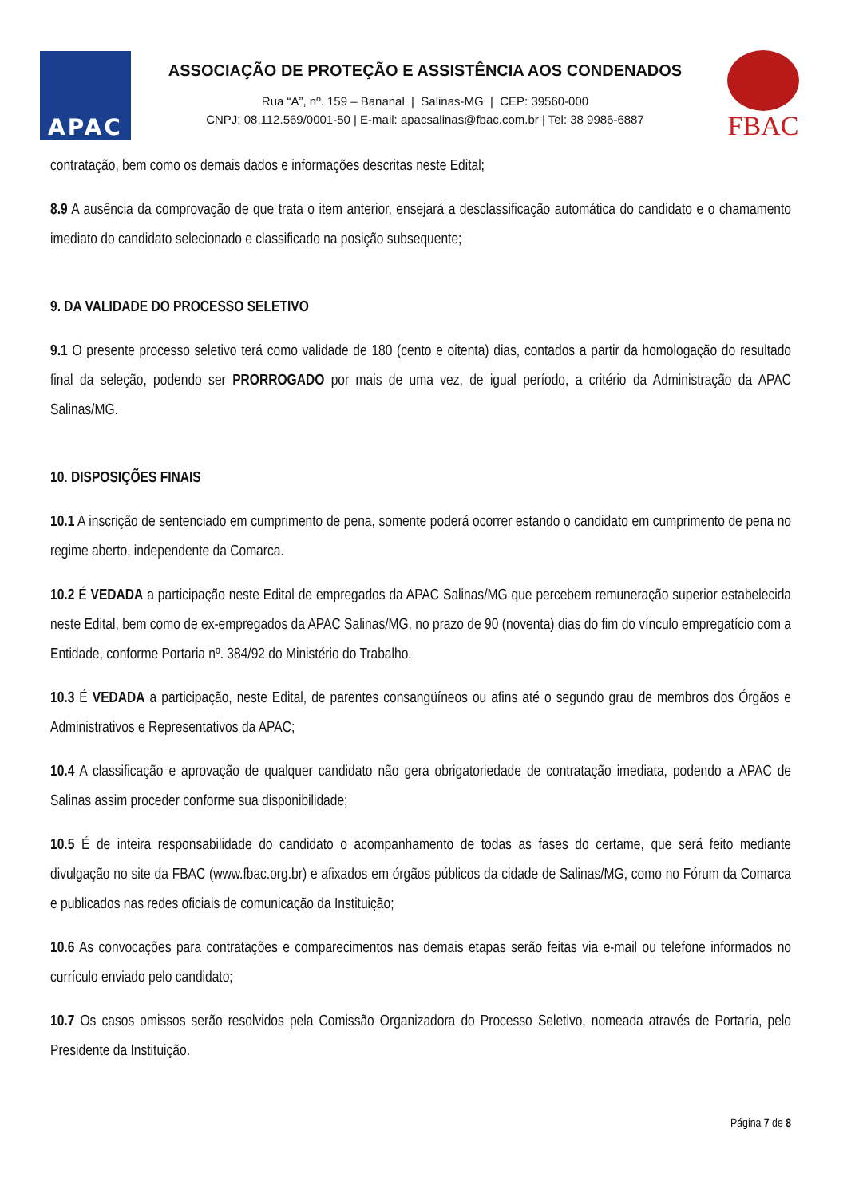APAC
ASSOCIAÇÃO DE PROTEÇÃO E ASSISTÊNCIA AOS CONDENADOS
Rua “A”, nº. 159 – Bananal | Salinas-MG | CEP: 39560-000
CNPJ: 08.112.569/0001-50 | E-mail: apacsalinas@fbac.com.br | Tel: 38 9986-6887
FBAC
contratação, bem como os demais dados e informações descritas neste Edital;
8.9 A ausência da comprovação de que trata o item anterior, ensejará a desclassificação automática do candidato e o chamamento imediato do candidato selecionado e classificado na posição subsequente;
9. DA VALIDADE DO PROCESSO SELETIVO
9.1 O presente processo seletivo terá como validade de 180 (cento e oitenta) dias, contados a partir da homologação do resultado final da seleção, podendo ser PRORROGADO por mais de uma vez, de igual período, a critério da Administração da APAC Salinas/MG.
10. DISPOSIÇÕES FINAIS
10.1 A inscrição de sentenciado em cumprimento de pena, somente poderá ocorrer estando o candidato em cumprimento de pena no regime aberto, independente da Comarca.
10.2 É VEDADA a participação neste Edital de empregados da APAC Salinas/MG que percebem remuneração superior estabelecida neste Edital, bem como de ex-empregados da APAC Salinas/MG, no prazo de 90 (noventa) dias do fim do vínculo empregatício com a Entidade, conforme Portaria nº. 384/92 do Ministério do Trabalho.
10.3 É VEDADA a participação, neste Edital, de parentes consangüíneos ou afins até o segundo grau de membros dos Órgãos e Administrativos e Representativos da APAC;
10.4 A classificação e aprovação de qualquer candidato não gera obrigatoriedade de contratação imediata, podendo a APAC de Salinas assim proceder conforme sua disponibilidade;
10.5 É de inteira responsabilidade do candidato o acompanhamento de todas as fases do certame, que será feito mediante divulgação no site da FBAC (www.fbac.org.br) e afixados em órgãos públicos da cidade de Salinas/MG, como no Fórum da Comarca e publicados nas redes oficiais de comunicação da Instituição;
10.6 As convocações para contratações e comparecimentos nas demais etapas serão feitas via e-mail ou telefone informados no currículo enviado pelo candidato;
10.7 Os casos omissos serão resolvidos pela Comissão Organizadora do Processo Seletivo, nomeada através de Portaria, pelo Presidente da Instituição.
Página 7 de 8